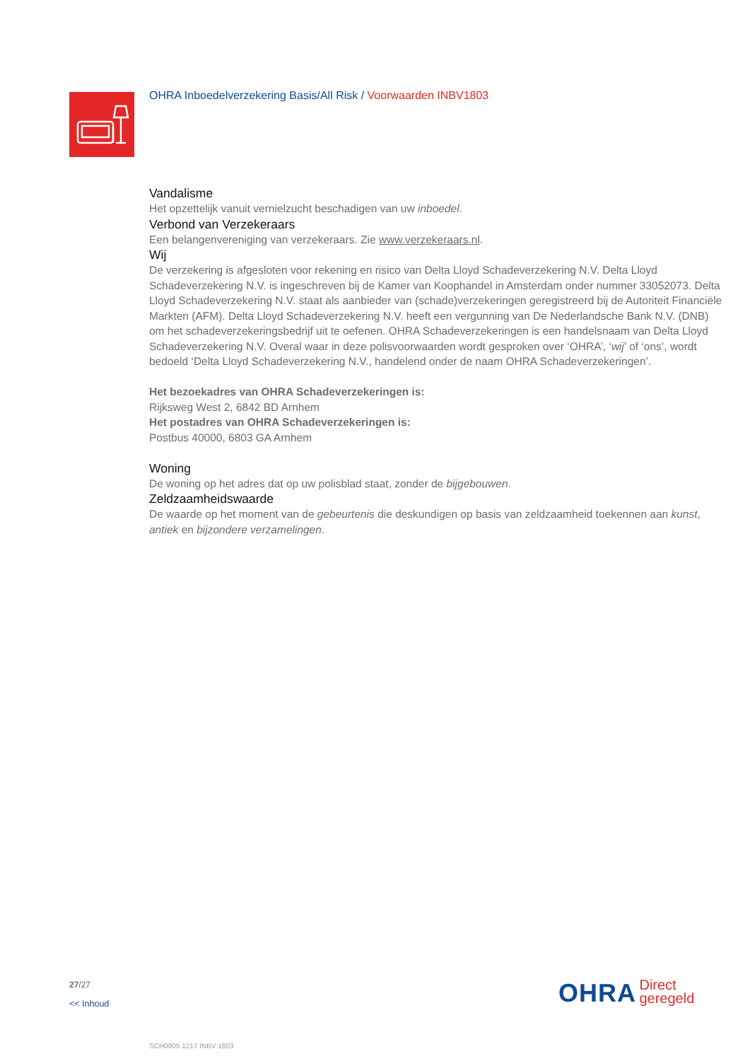OHRA Inboedelverzekering Basis/All Risk / Voorwaarden INBV1803
Vandalisme
Het opzettelijk vanuit vernielzucht beschadigen van uw inboedel.
Verbond van Verzekeraars
Een belangenvereniging van verzekeraars. Zie www.verzekeraars.nl.
Wij
De verzekering is afgesloten voor rekening en risico van Delta Lloyd Schadeverzekering N.V. Delta Lloyd Schadeverzekering N.V. is ingeschreven bij de Kamer van Koophandel in Amsterdam onder nummer 33052073. Delta Lloyd Schadeverzekering N.V. staat als aanbieder van (schade)verzekeringen geregistreerd bij de Autoriteit Financiële Markten (AFM). Delta Lloyd Schadeverzekering N.V. heeft een vergunning van De Nederlandsche Bank N.V. (DNB) om het schadeverzekeringsbedrijf uit te oefenen. OHRA Schadeverzekeringen is een handelsnaam van Delta Lloyd Schadeverzekering N.V. Overal waar in deze polisvoorwaarden wordt gesproken over ‘OHRA’, ‘wij’ of ‘ons’, wordt bedoeld ‘Delta Lloyd Schadeverzekering N.V., handelend onder de naam OHRA Schadeverzekeringen’.
Het bezoekadres van OHRA Schadeverzekeringen is:
Rijksweg West 2, 6842 BD Arnhem
Het postadres van OHRA Schadeverzekeringen is:
Postbus 40000, 6803 GA Arnhem
Woning
De woning op het adres dat op uw polisblad staat, zonder de bijgebouwen.
Zeldzaamheidswaarde
De waarde op het moment van de gebeurtenis die deskundigen op basis van zeldzaamheid toekennen aan kunst, antiek en bijzondere verzamelingen.
27/27
<< Inhoud
OHRA Direct
geregeld
SCH0805 1217 INBV 1803